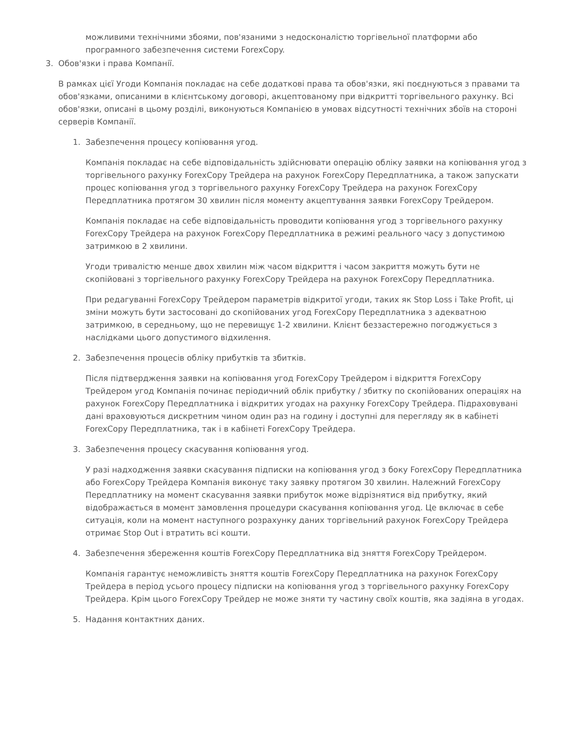можливими технічними збоями, пов'язаними з недосконалістю торгівельної платформи або програмного забезпечення системи ForexCopy.
3. Обов'язки і права Компанії.
В рамках цієї Угоди Компанія покладає на себе додаткові права та обов'язки, які поєднуються з правами та обов'язками, описаними в клієнтському договорі, акцептованому при відкритті торгівельного рахунку. Всі обов'язки, описані в цьому розділі, виконуються Компанією в умовах відсутності технічних збоїв на стороні серверів Компанії.
1. Забезпечення процесу копіювання угод.
Компанія покладає на себе відповідальність здійснювати операцію обліку заявки на копіювання угод з торгівельного рахунку ForexCopy Трейдера на рахунок ForexCopy Передплатника, а також запускати процес копіювання угод з торгівельного рахунку ForexCopy Трейдера на рахунок ForexCopy Передплатника протягом 30 хвилин після моменту акцептування заявки ForexCopy Трейдером.
Компанія покладає на себе відповідальність проводити копіювання угод з торгівельного рахунку ForexCopy Трейдера на рахунок ForexCopy Передплатника в режимі реального часу з допустимою затримкою в 2 хвилини.
Угоди тривалістю менше двох хвилин між часом відкриття і часом закриття можуть бути не скопійовані з торгівельного рахунку ForexCopy Трейдера на рахунок ForexCopy Передплатника.
При редагуванні ForexCopy Трейдером параметрів відкритої угоди, таких як Stop Loss і Take Profit, ці зміни можуть бути застосовані до скопійованих угод ForexCopy Передплатника з адекватною затримкою, в середньому, що не перевищує 1-2 хвилини. Клієнт беззастережно погоджується з наслідками цього допустимого відхилення.
2. Забезпечення процесів обліку прибутків та збитків.
Після підтвердження заявки на копіювання угод ForexCopy Трейдером і відкриття ForexCopy Трейдером угод Компанія починає періодичний облік прибутку / збитку по скопійованих операціях на рахунок ForexCopy Передплатника і відкритих угодах на рахунку ForexCopy Трейдера. Підраховувані дані враховуються дискретним чином один раз на годину і доступні для перегляду як в кабінеті ForexCopy Передплатника, так і в кабінеті ForexCopy Трейдера.
3. Забезпечення процесу скасування копіювання угод.
У разі надходження заявки скасування підписки на копіювання угод з боку ForexCopy Передплатника або ForexCopy Трейдера Компанія виконує таку заявку протягом 30 хвилин. Належний ForexCopy Передплатнику на момент скасування заявки прибуток може відрізнятися від прибутку, який відображається в момент замовлення процедури скасування копіювання угод. Це включає в себе ситуація, коли на момент наступного розрахунку даних торгівельний рахунок ForexCopy Трейдера отримає Stop Out і втратить всі кошти.
4. Забезпечення збереження коштів ForexCopy Передплатника від зняття ForexCopy Трейдером.
Компанія гарантує неможливість зняття коштів ForexCopy Передплатника на рахунок ForexCopy Трейдера в період усього процесу підписки на копіювання угод з торгівельного рахунку ForexCopy Трейдера. Крім цього ForexCopy Трейдер не може зняти ту частину своїх коштів, яка задіяна в угодах.
5. Надання контактних даних.